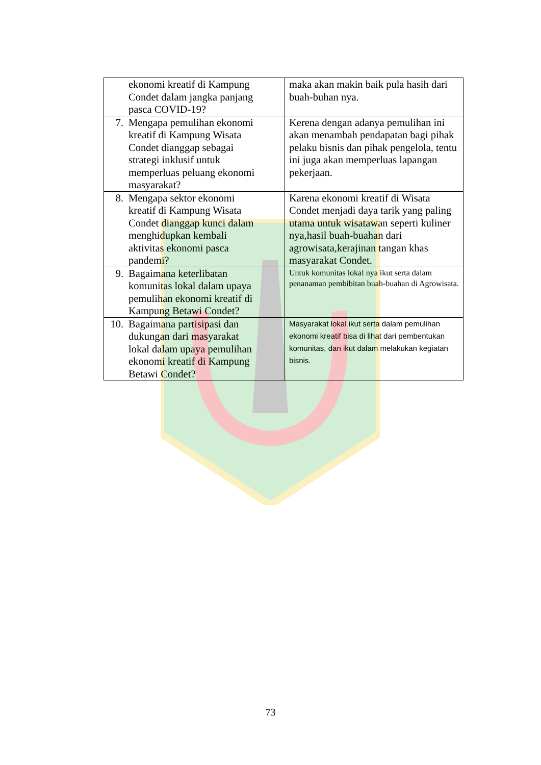| ekonomi kreatif di Kampung Condet dalam jangka panjang pasca COVID-19? | maka akan makin baik pula hasih dari buah-buhan nya. |
| 7. Mengapa pemulihan ekonomi kreatif di Kampung Wisata Condet dianggap sebagai strategi inklusif untuk memperluas peluang ekonomi masyarakat? | Kerena dengan adanya pemulihan ini akan menambah pendapatan bagi pihak pelaku bisnis dan pihak pengelola, tentu ini juga akan memperluas lapangan pekerjaan. |
| 8. Mengapa sektor ekonomi kreatif di Kampung Wisata Condet dianggap kunci dalam menghidupkan kembali aktivitas ekonomi pasca pandemi? | Karena ekonomi kreatif di Wisata Condet menjadi daya tarik yang paling utama untuk wisatawan seperti kuliner nya,hasil buah-buahan dari agrowisata,kerajinan tangan khas masyarakat Condet. |
| 9. Bagaimana keterlibatan komunitas lokal dalam upaya pemulihan ekonomi kreatif di Kampung Betawi Condet? | Untuk komunitas lokal nya ikut serta dalam penanaman pembibitan buah-buahan di Agrowisata. |
| 10. Bagaimana partisipasi dan dukungan dari masyarakat lokal dalam upaya pemulihan ekonomi kreatif di Kampung Betawi Condet? | Masyarakat lokal ikut serta dalam pemulihan ekonomi kreatif bisa di lihat dari pembentukan komunitas, dan ikut dalam melakukan kegiatan bisnis. |
73